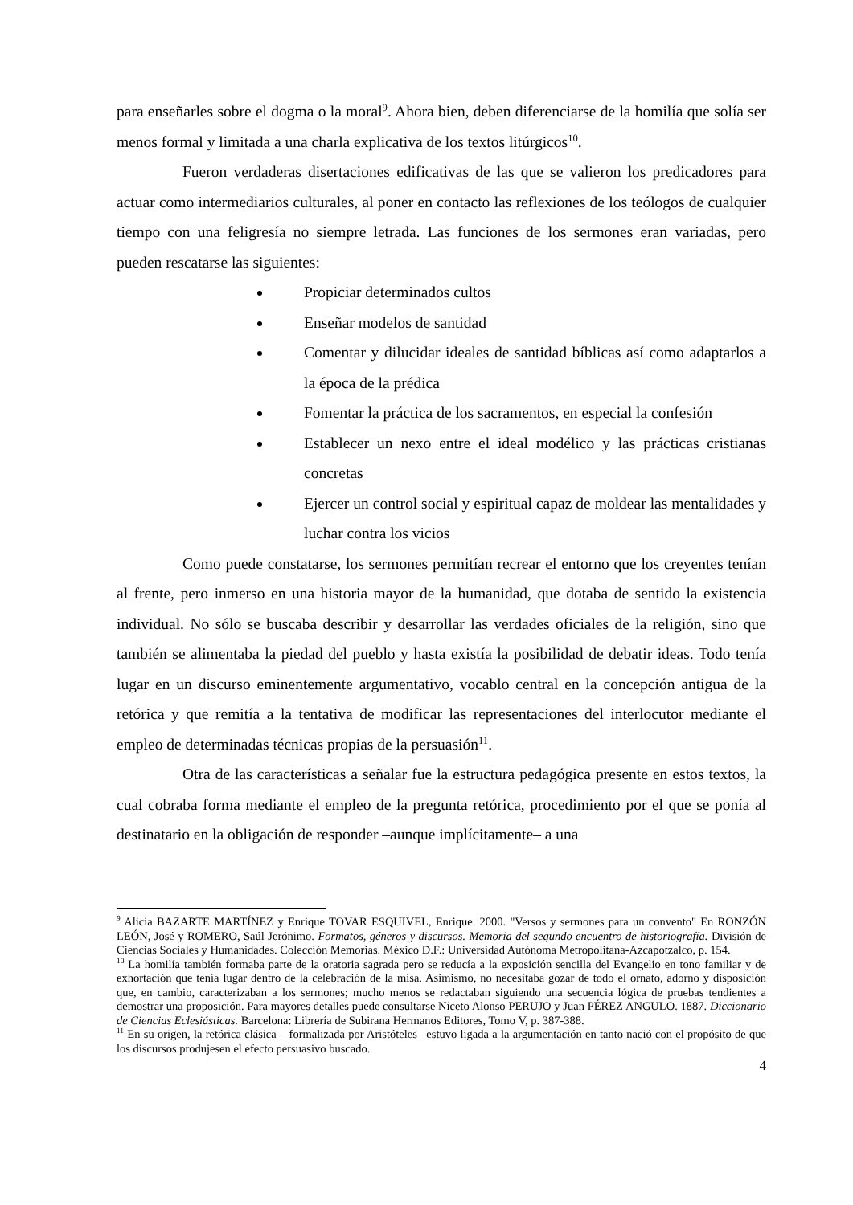para enseñarles sobre el dogma o la moral<sup>9</sup>. Ahora bien, deben diferenciarse de la homilía que solía ser menos formal y limitada a una charla explicativa de los textos litúrgicos<sup>10</sup>.
Fueron verdaderas disertaciones edificativas de las que se valieron los predicadores para actuar como intermediarios culturales, al poner en contacto las reflexiones de los teólogos de cualquier tiempo con una feligresía no siempre letrada. Las funciones de los sermones eran variadas, pero pueden rescatarse las siguientes:
Propiciar determinados cultos
Enseñar modelos de santidad
Comentar y dilucidar ideales de santidad bíblicas así como adaptarlos a la época de la prédica
Fomentar la práctica de los sacramentos, en especial la confesión
Establecer un nexo entre el ideal modélico y las prácticas cristianas concretas
Ejercer un control social y espiritual capaz de moldear las mentalidades y luchar contra los vicios
Como puede constatarse, los sermones permitían recrear el entorno que los creyentes tenían al frente, pero inmerso en una historia mayor de la humanidad, que dotaba de sentido la existencia individual. No sólo se buscaba describir y desarrollar las verdades oficiales de la religión, sino que también se alimentaba la piedad del pueblo y hasta existía la posibilidad de debatir ideas. Todo tenía lugar en un discurso eminentemente argumentativo, vocablo central en la concepción antigua de la retórica y que remitía a la tentativa de modificar las representaciones del interlocutor mediante el empleo de determinadas técnicas propias de la persuasión<sup>11</sup>.
Otra de las características a señalar fue la estructura pedagógica presente en estos textos, la cual cobraba forma mediante el empleo de la pregunta retórica, procedimiento por el que se ponía al destinatario en la obligación de responder –aunque implícitamente– a una
<sup>9</sup> Alicia BAZARTE MARTÍNEZ y Enrique TOVAR ESQUIVEL, Enrique. 2000. "Versos y sermones para un convento" En RONZÓN LEÓN, José y ROMERO, Saúl Jerónimo. Formatos, géneros y discursos. Memoria del segundo encuentro de historiografía. División de Ciencias Sociales y Humanidades. Colección Memorias. México D.F.: Universidad Autónoma Metropolitana-Azcapotzalco, p. 154.
<sup>10</sup> La homilía también formaba parte de la oratoria sagrada pero se reducía a la exposición sencilla del Evangelio en tono familiar y de exhortación que tenía lugar dentro de la celebración de la misa. Asimismo, no necesitaba gozar de todo el ornato, adorno y disposición que, en cambio, caracterizaban a los sermones; mucho menos se redactaban siguiendo una secuencia lógica de pruebas tendientes a demostrar una proposición. Para mayores detalles puede consultarse Niceto Alonso PERUJO y Juan PÉREZ ANGULO. 1887. Diccionario de Ciencias Eclesiásticas. Barcelona: Librería de Subirana Hermanos Editores, Tomo V, p. 387-388.
<sup>11</sup> En su origen, la retórica clásica – formalizada por Aristóteles– estuvo ligada a la argumentación en tanto nació con el propósito de que los discursos produjesen el efecto persuasivo buscado.
4